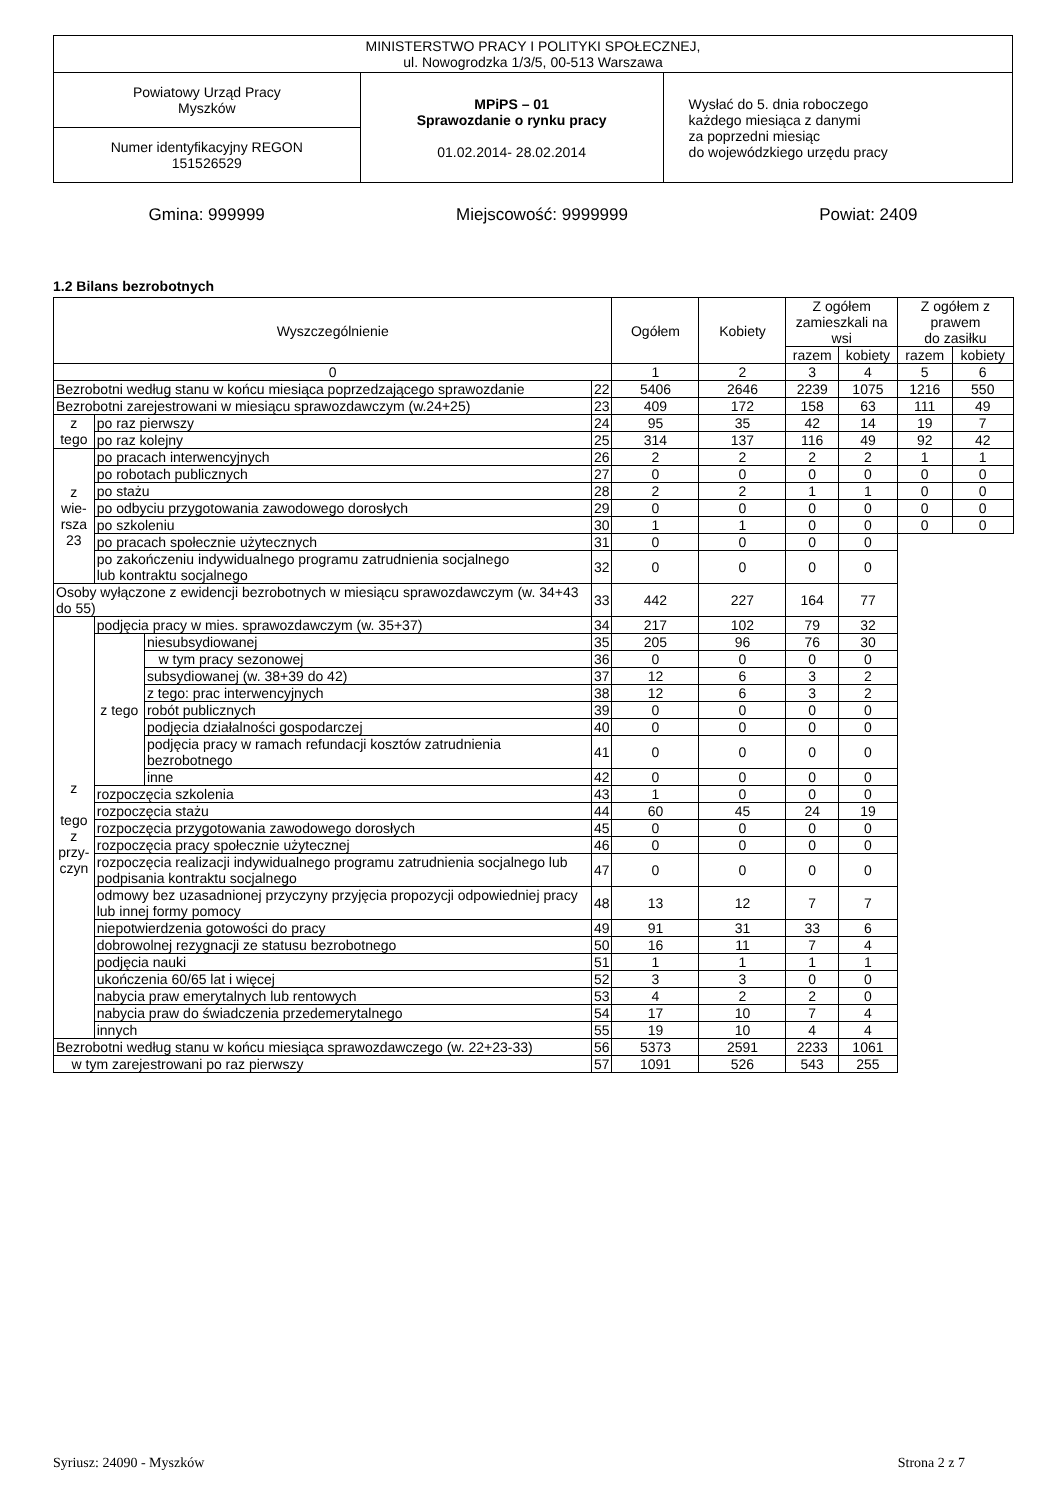| MINISTERSTWO PRACY I POLITYKI SPOŁECZNEJ, ul. Nowogrodzka 1/3/5, 00-513 Warszawa | | |
| Powiatowy Urząd Pracy Myszków | MPiPS – 01 Sprawozdanie o rynku pracy 01.02.2014- 28.02.2014 | Wysłać do 5. dnia roboczego każdego miesiąca z danymi za poprzedni miesiąc do wojewódzkiego urzędu pracy |
| Numer identyfikacyjny REGON 151526529 | | |
Gmina: 999999 Miejscowość: 9999999 Powiat: 2409
1.2 Bilans bezrobotnych
| Wyszczególnienie | | | | Ogółem | Kobiety | Z ogółem zamieszkali na wsi | | Z ogółem z prawem do zasiłku | |
| --- | --- | --- | --- | --- | --- | --- | --- | --- | --- |
| | | | | | | razem | kobiety | razem | kobiety |
| 0 | | | | 1 | 2 | 3 | 4 | 5 | 6 |
| Bezrobotni według stanu w końcu miesiąca poprzedzającego sprawozdanie | | | 22 | 5406 | 2646 | 2239 | 1075 | 1216 | 550 |
| Bezrobotni zarejestrowani w miesiącu sprawozdawczym (w.24+25) | | | 23 | 409 | 172 | 158 | 63 | 111 | 49 |
| z tego | po raz pierwszy | | 24 | 95 | 35 | 42 | 14 | 19 | 7 |
| | po raz kolejny | | 25 | 314 | 137 | 116 | 49 | 92 | 42 |
| z wie- rsza 23 | po pracach interwencyjnych | | 26 | 2 | 2 | 2 | 2 | 1 | 1 |
| | po robotach publicznych | | 27 | 0 | 0 | 0 | 0 | 0 | 0 |
| | po stażu | | 28 | 2 | 2 | 1 | 1 | 0 | 0 |
| | po odbyciu przygotowania zawodowego dorosłych | | 29 | 0 | 0 | 0 | 0 | 0 | 0 |
| | po szkoleniu | | 30 | 1 | 1 | 0 | 0 | 0 | 0 |
| | po pracach społecznie użytecznych | | 31 | 0 | 0 | 0 | 0 | | |
| | po zakończeniu indywidualnego programu zatrudnienia socjalnego lub kontraktu socjalnego | | 32 | 0 | 0 | 0 | 0 | | |
| Osoby wyłączone z ewidencji bezrobotnych w miesiącu sprawozdawczym (w. 34+43 do 55) | | | 33 | 442 | 227 | 164 | 77 | | |
| z tego z przy- czyn | podjęcia pracy w mies. sprawozdawczym (w. 35+37) | | 34 | 217 | 102 | 79 | 32 | | |
| | z tego | niesubsydiowanej | 35 | 205 | 96 | 76 | 30 | | |
| | | w tym pracy sezonowej | 36 | 0 | 0 | 0 | 0 | | |
| | | subsydiowanej (w. 38+39 do 42) | 37 | 12 | 6 | 3 | 2 | | |
| | | z tego: prac interwencyjnych | 38 | 12 | 6 | 3 | 2 | | |
| | | robót publicznych | 39 | 0 | 0 | 0 | 0 | | |
| | | podjęcia działalności gospodarczej | 40 | 0 | 0 | 0 | 0 | | |
| | | podjęcia pracy w ramach refundacji kosztów zatrudnienia bezrobotnego | 41 | 0 | 0 | 0 | 0 | | |
| | | inne | 42 | 0 | 0 | 0 | 0 | | |
| | rozpoczęcia szkolenia | | 43 | 1 | 0 | 0 | 0 | | |
| | rozpoczęcia stażu | | 44 | 60 | 45 | 24 | 19 | | |
| | rozpoczęcia przygotowania zawodowego dorosłych | | 45 | 0 | 0 | 0 | 0 | | |
| | rozpoczęcia pracy społecznie użytecznej | | 46 | 0 | 0 | 0 | 0 | | |
| | rozpoczęcia realizacji indywidualnego programu zatrudnienia socjalnego lub podpisania kontraktu socjalnego | | 47 | 0 | 0 | 0 | 0 | | |
| | odmowy bez uzasadnionej przyczyny przyjęcia propozycji odpowiedniej pracy lub innej formy pomocy | | 48 | 13 | 12 | 7 | 7 | | |
| | niepotwierdzenia gotowości do pracy | | 49 | 91 | 31 | 33 | 6 | | |
| | dobrowolnej rezygnacji ze statusu bezrobotnego | | 50 | 16 | 11 | 7 | 4 | | |
| | podjęcia nauki | | 51 | 1 | 1 | 1 | 1 | | |
| | ukończenia 60/65 lat i więcej | | 52 | 3 | 3 | 0 | 0 | | |
| | nabycia praw emerytalnych lub rentowych | | 53 | 4 | 2 | 2 | 0 | | |
| | nabycia praw do świadczenia przedemerytalnego | | 54 | 17 | 10 | 7 | 4 | | |
| | innych | | 55 | 19 | 10 | 4 | 4 | | |
| Bezrobotni według stanu w końcu miesiąca sprawozdawczego (w. 22+23-33) | | | 56 | 5373 | 2591 | 2233 | 1061 | | |
| w tym zarejestrowani po raz pierwszy | | | 57 | 1091 | 526 | 543 | 255 | | |
Syriusz: 24090 - Myszków Strona 2 z 7